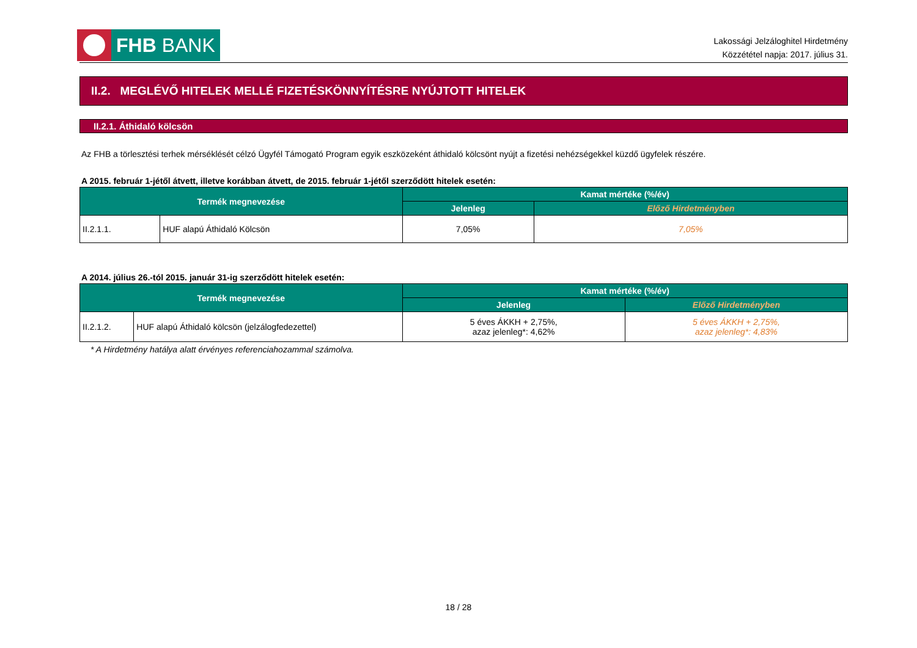FHB BANK
Lakossági Jelzáloghitel Hirdetmény
Közzététel napja: 2017. július 31.
II.2. MEGLÉVŐ HITELEK MELLÉ FIZETÉSKÖNNYÍTÉSRE NYÚJTOTT HITELEK
II.2.1. Áthidaló kölcsön
Az FHB a törlesztési terhek mérséklését célzó Ügyfél Támogató Program egyik eszközeként áthidaló kölcsönt nyújt a fizetési nehézségekkel küzdő ügyfelek részére.
A 2015. február 1-jétől átvett, illetve korábban átvett, de 2015. február 1-jétől szerződött hitelek esetén:
| Termék megnevezése | | Kamat mértéke (%/év) | |
| --- | --- | --- | --- |
| | | Jelenleg | Előző Hirdetményben |
| II.2.1.1. | HUF alapú Áthidaló Kölcsön | 7,05% | 7,05% |
A 2014. július 26.-tól 2015. január 31-ig szerződött hitelek esetén:
| Termék megnevezése | | Kamat mértéke (%/év) | |
| --- | --- | --- | --- |
| | | Jelenleg | Előző Hirdetményben |
| II.2.1.2. | HUF alapú Áthidaló kölcsön (jelzálogfedezettel) | 5 éves ÁKKH + 2,75%, azaz jelenleg*: 4,62% | 5 éves ÁKKH + 2,75%, azaz jelenleg*: 4,83% |
* A Hirdetmény hatálya alatt érvényes referenciahozammal számolva.
18 / 28